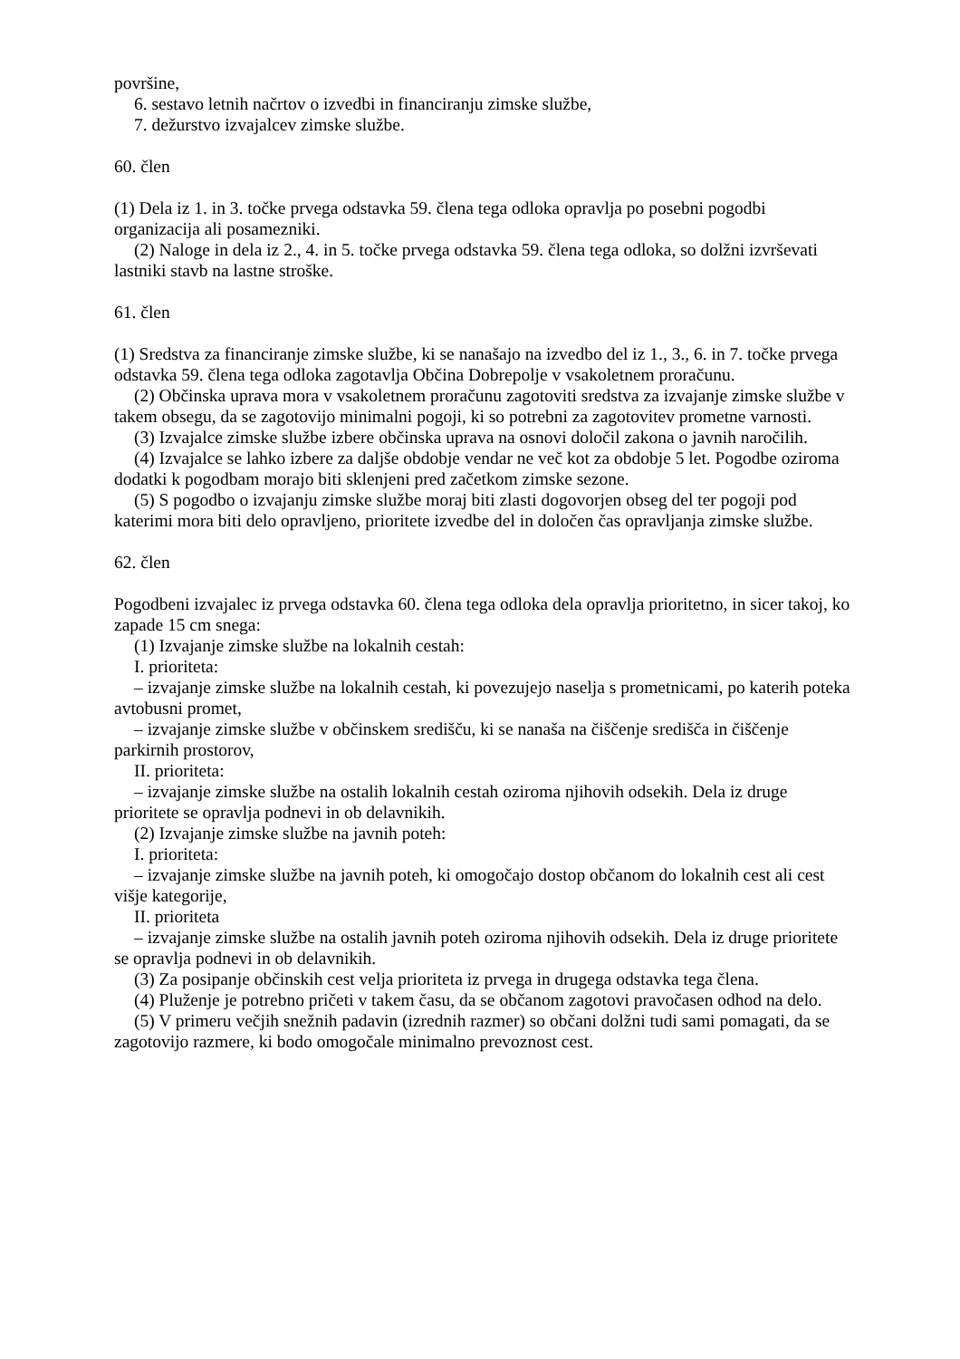površine,
6. sestavo letnih načrtov o izvedbi in financiranju zimske službe,
7. dežurstvo izvajalcev zimske službe.
60. člen
(1) Dela iz 1. in 3. točke prvega odstavka 59. člena tega odloka opravlja po posebni pogodbi organizacija ali posamezniki.
(2) Naloge in dela iz 2., 4. in 5. točke prvega odstavka 59. člena tega odloka, so dolžni izvrševati lastniki stavb na lastne stroške.
61. člen
(1) Sredstva za financiranje zimske službe, ki se nanašajo na izvedbo del iz 1., 3., 6. in 7. točke prvega odstavka 59. člena tega odloka zagotavlja Občina Dobrepolje v vsakoletnem proračunu.
(2) Občinska uprava mora v vsakoletnem proračunu zagotoviti sredstva za izvajanje zimske službe v takem obsegu, da se zagotovijo minimalni pogoji, ki so potrebni za zagotovitev prometne varnosti.
(3) Izvajalce zimske službe izbere občinska uprava na osnovi določil zakona o javnih naročilih.
(4) Izvajalce se lahko izbere za daljše obdobje vendar ne več kot za obdobje 5 let. Pogodbe oziroma dodatki k pogodbam morajo biti sklenjeni pred začetkom zimske sezone.
(5) S pogodbo o izvajanju zimske službe moraj biti zlasti dogovorjen obseg del ter pogoji pod katerimi mora biti delo opravljeno, prioritete izvedbe del in določen čas opravljanja zimske službe.
62. člen
Pogodbeni izvajalec iz prvega odstavka 60. člena tega odloka dela opravlja prioritetno, in sicer takoj, ko zapade 15 cm snega:
(1) Izvajanje zimske službe na lokalnih cestah:
I. prioriteta:
– izvajanje zimske službe na lokalnih cestah, ki povezujejo naselja s prometnicami, po katerih poteka avtobusni promet,
– izvajanje zimske službe v občinskem središču, ki se nanaša na čiščenje središča in čiščenje parkirnih prostorov,
II. prioriteta:
– izvajanje zimske službe na ostalih lokalnih cestah oziroma njihovih odsekih. Dela iz druge prioritete se opravlja podnevi in ob delavnikih.
(2) Izvajanje zimske službe na javnih poteh:
I. prioriteta:
– izvajanje zimske službe na javnih poteh, ki omogočajo dostop občanom do lokalnih cest ali cest višje kategorije,
II. prioriteta
– izvajanje zimske službe na ostalih javnih poteh oziroma njihovih odsekih. Dela iz druge prioritete se opravlja podnevi in ob delavnikih.
(3) Za posipanje občinskih cest velja prioriteta iz prvega in drugega odstavka tega člena.
(4) Pluženje je potrebno pričeti v takem času, da se občanom zagotovi pravočasen odhod na delo.
(5) V primeru večjih snežnih padavin (izrednih razmer) so občani dolžni tudi sami pomagati, da se zagotovijo razmere, ki bodo omogočale minimalno prevoznost cest.